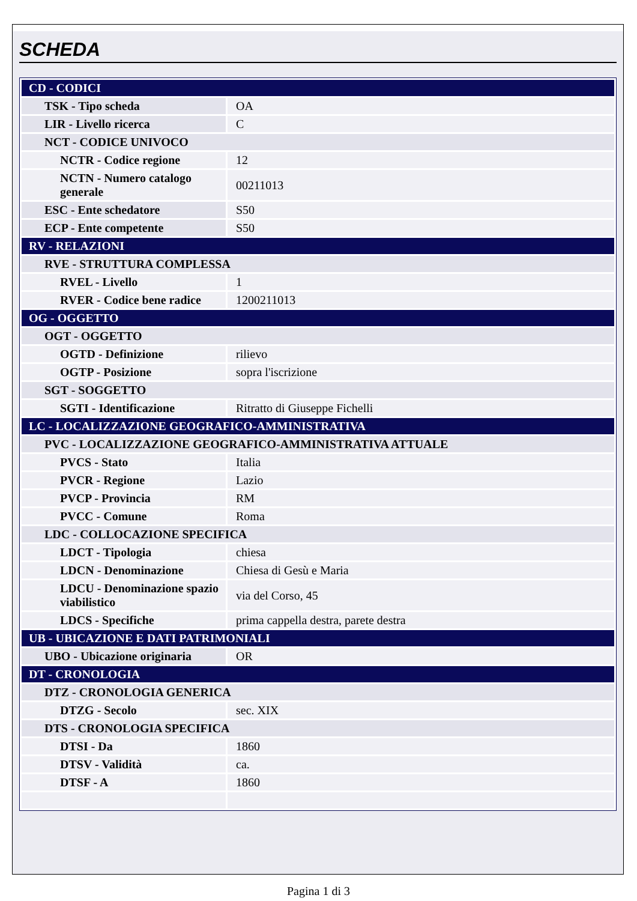SCHEDA
| CD - CODICI | |
| TSK - Tipo scheda | OA |
| LIR - Livello ricerca | C |
| NCT - CODICE UNIVOCO | |
| NCTR - Codice regione | 12 |
| NCTN - Numero catalogo generale | 00211013 |
| ESC - Ente schedatore | S50 |
| ECP - Ente competente | S50 |
| RV - RELAZIONI | |
| RVE - STRUTTURA COMPLESSA | |
| RVEL - Livello | 1 |
| RVER - Codice bene radice | 1200211013 |
| OG - OGGETTO | |
| OGT - OGGETTO | |
| OGTD - Definizione | rilievo |
| OGTP - Posizione | sopra l'iscrizione |
| SGT - SOGGETTO | |
| SGTI - Identificazione | Ritratto di Giuseppe Fichelli |
| LC - LOCALIZZAZIONE GEOGRAFICO-AMMINISTRATIVA | |
| PVC - LOCALIZZAZIONE GEOGRAFICO-AMMINISTRATIVA ATTUALE | |
| PVCS - Stato | Italia |
| PVCR - Regione | Lazio |
| PVCP - Provincia | RM |
| PVCC - Comune | Roma |
| LDC - COLLOCAZIONE SPECIFICA | |
| LDCT - Tipologia | chiesa |
| LDCN - Denominazione | Chiesa di Gesù e Maria |
| LDCU - Denominazione spazio viabilistico | via del Corso, 45 |
| LDCS - Specifiche | prima cappella destra, parete destra |
| UB - UBICAZIONE E DATI PATRIMONIALI | |
| UBO - Ubicazione originaria | OR |
| DT - CRONOLOGIA | |
| DTZ - CRONOLOGIA GENERICA | |
| DTZG - Secolo | sec. XIX |
| DTS - CRONOLOGIA SPECIFICA | |
| DTSI - Da | 1860 |
| DTSV - Validità | ca. |
| DTSF - A | 1860 |
Pagina 1 di 3